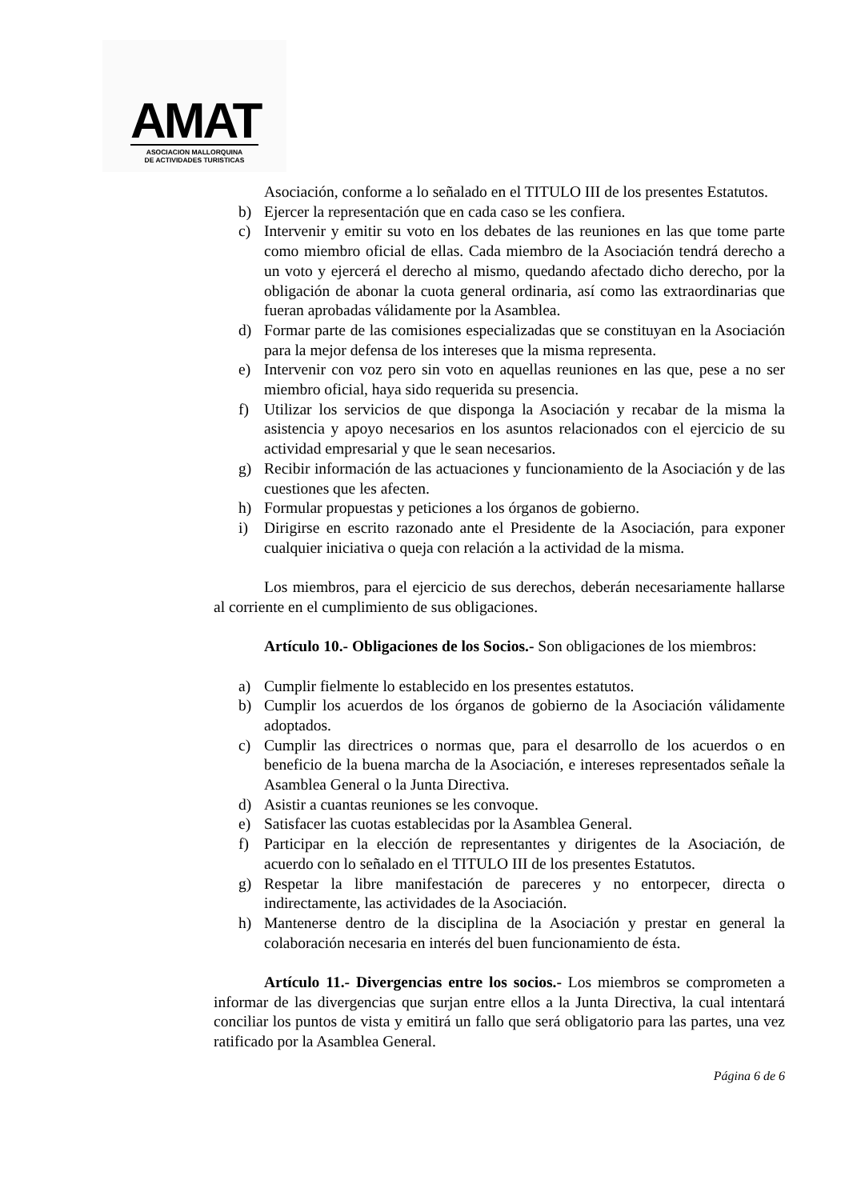AMAT
ASOCIACION MALLORQUINA
DE ACTIVIDADES TURISTICAS
Asociación, conforme a lo señalado en el TITULO III de los presentes Estatutos.
b) Ejercer la representación que en cada caso se les confiera.
c) Intervenir y emitir su voto en los debates de las reuniones en las que tome parte como miembro oficial de ellas. Cada miembro de la Asociación tendrá derecho a un voto y ejercerá el derecho al mismo, quedando afectado dicho derecho, por la obligación de abonar la cuota general ordinaria, así como las extraordinarias que fueran aprobadas válidamente por la Asamblea.
d) Formar parte de las comisiones especializadas que se constituyan en la Asociación para la mejor defensa de los intereses que la misma representa.
e) Intervenir con voz pero sin voto en aquellas reuniones en las que, pese a no ser miembro oficial, haya sido requerida su presencia.
f) Utilizar los servicios de que disponga la Asociación y recabar de la misma la asistencia y apoyo necesarios en los asuntos relacionados con el ejercicio de su actividad empresarial y que le sean necesarios.
g) Recibir información de las actuaciones y funcionamiento de la Asociación y de las cuestiones que les afecten.
h) Formular propuestas y peticiones a los órganos de gobierno.
i) Dirigirse en escrito razonado ante el Presidente de la Asociación, para exponer cualquier iniciativa o queja con relación a la actividad de la misma.
Los miembros, para el ejercicio de sus derechos, deberán necesariamente hallarse al corriente en el cumplimiento de sus obligaciones.
Artículo 10.- Obligaciones de los Socios.- Son obligaciones de los miembros:
a) Cumplir fielmente lo establecido en los presentes estatutos.
b) Cumplir los acuerdos de los órganos de gobierno de la Asociación válidamente adoptados.
c) Cumplir las directrices o normas que, para el desarrollo de los acuerdos o en beneficio de la buena marcha de la Asociación, e intereses representados señale la Asamblea General o la Junta Directiva.
d) Asistir a cuantas reuniones se les convoque.
e) Satisfacer las cuotas establecidas por la Asamblea General.
f) Participar en la elección de representantes y dirigentes de la Asociación, de acuerdo con lo señalado en el TITULO III de los presentes Estatutos.
g) Respetar la libre manifestación de pareceres y no entorpecer, directa o indirectamente, las actividades de la Asociación.
h) Mantenerse dentro de la disciplina de la Asociación y prestar en general la colaboración necesaria en interés del buen funcionamiento de ésta.
Artículo 11.- Divergencias entre los socios.- Los miembros se comprometen a informar de las divergencias que surjan entre ellos a la Junta Directiva, la cual intentará conciliar los puntos de vista y emitirá un fallo que será obligatorio para las partes, una vez ratificado por la Asamblea General.
Página 6 de 6